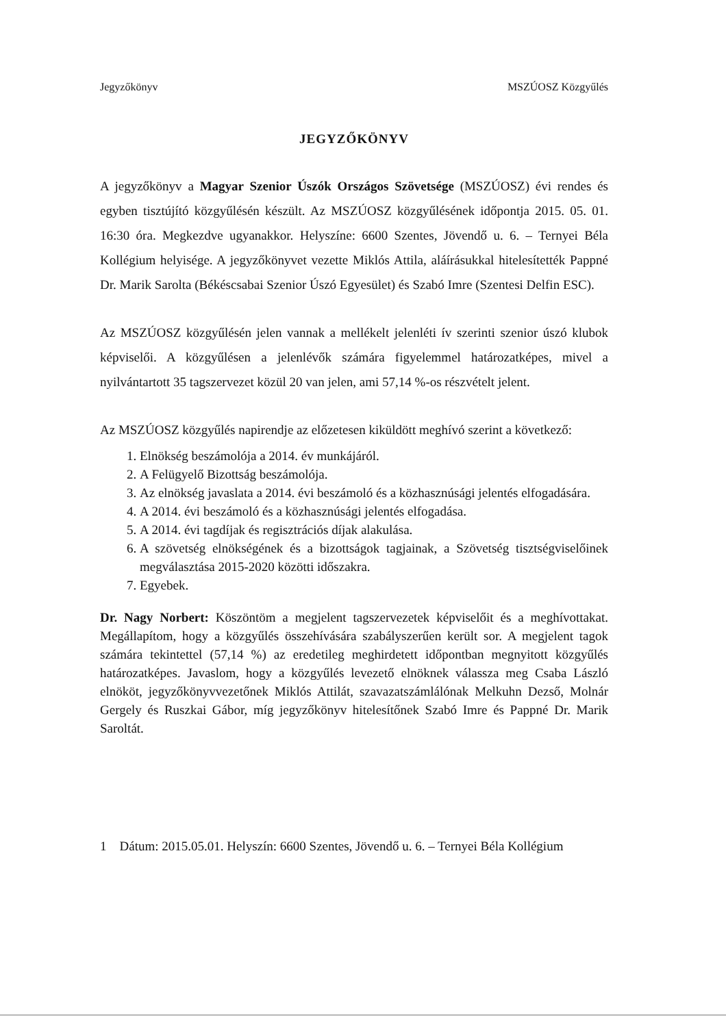Jegyzőkönyv MSZÚOSZ Közgyűlés
JEGYZŐKÖNYV
A jegyzőkönyv a Magyar Szenior Úszók Országos Szövetsége (MSZÚOSZ) évi rendes és egyben tisztújító közgyűlésén készült. Az MSZÚOSZ közgyűlésének időpontja 2015. 05. 01. 16:30 óra. Megkezdve ugyanakkor. Helyszíne: 6600 Szentes, Jövendő u. 6. – Ternyei Béla Kollégium helyisége. A jegyzőkönyvet vezette Miklós Attila, aláírásukkal hitelesítették Pappné Dr. Marik Sarolta (Békéscsabai Szenior Úszó Egyesület) és Szabó Imre (Szentesi Delfin ESC).
Az MSZÚOSZ közgyűlésén jelen vannak a mellékelt jelenléti ív szerinti szenior úszó klubok képviselői. A közgyűlésen a jelenlévők számára figyelemmel határozatképes, mivel a nyilvántartott 35 tagszervezet közül 20 van jelen, ami 57,14 %-os részvételt jelent.
Az MSZÚOSZ közgyűlés napirendje az előzetesen kiküldött meghívó szerint a következő:
1. Elnökség beszámolója a 2014. év munkájáról.
2. A Felügyelő Bizottság beszámolója.
3. Az elnökség javaslata a 2014. évi beszámoló és a közhasznúsági jelentés elfogadására.
4. A 2014. évi beszámoló és a közhasznúsági jelentés elfogadása.
5. A 2014. évi tagdíjak és regisztrációs díjak alakulása.
6. A szövetség elnökségének és a bizottságok tagjainak, a Szövetség tisztségviselőinek megválasztása 2015-2020 közötti időszakra.
7. Egyebek.
Dr. Nagy Norbert: Köszöntöm a megjelent tagszervezetek képviselőit és a meghívottakat. Megállapítom, hogy a közgyűlés összehívására szabályszerűen került sor. A megjelent tagok számára tekintettel (57,14 %) az eredetileg meghirdetett időpontban megnyitott közgyűlés határozatképes. Javaslom, hogy a közgyűlés levezető elnöknek válassza meg Csaba László elnököt, jegyzőkönyvvezetőnek Miklós Attilát, szavazatszámlálónak Melkuhn Dezső, Molnár Gergely és Ruszkai Gábor, míg jegyzőkönyv hitelesítőnek Szabó Imre és Pappné Dr. Marik Saroltát.
1 Dátum: 2015.05.01. Helyszín: 6600 Szentes, Jövendő u. 6. – Ternyei Béla Kollégium